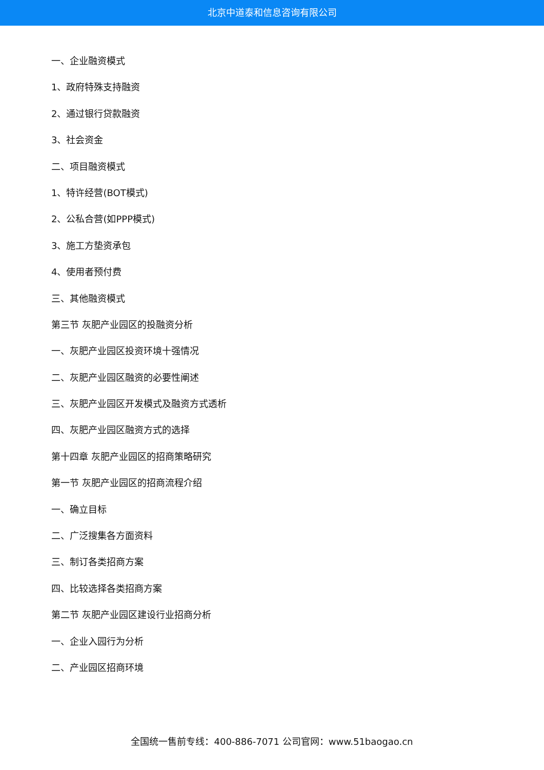北京中道泰和信息咨询有限公司
一、企业融资模式
1、政府特殊支持融资
2、通过银行贷款融资
3、社会资金
二、项目融资模式
1、特许经营(BOT模式)
2、公私合营(如PPP模式)
3、施工方垫资承包
4、使用者预付费
三、其他融资模式
第三节 灰肥产业园区的投融资分析
一、灰肥产业园区投资环境十强情况
二、灰肥产业园区融资的必要性阐述
三、灰肥产业园区开发模式及融资方式透析
四、灰肥产业园区融资方式的选择
第十四章 灰肥产业园区的招商策略研究
第一节 灰肥产业园区的招商流程介绍
一、确立目标
二、广泛搜集各方面资料
三、制订各类招商方案
四、比较选择各类招商方案
第二节 灰肥产业园区建设行业招商分析
一、企业入园行为分析
二、产业园区招商环境
全国统一售前专线：400-886-7071 公司官网：www.51baogao.cn